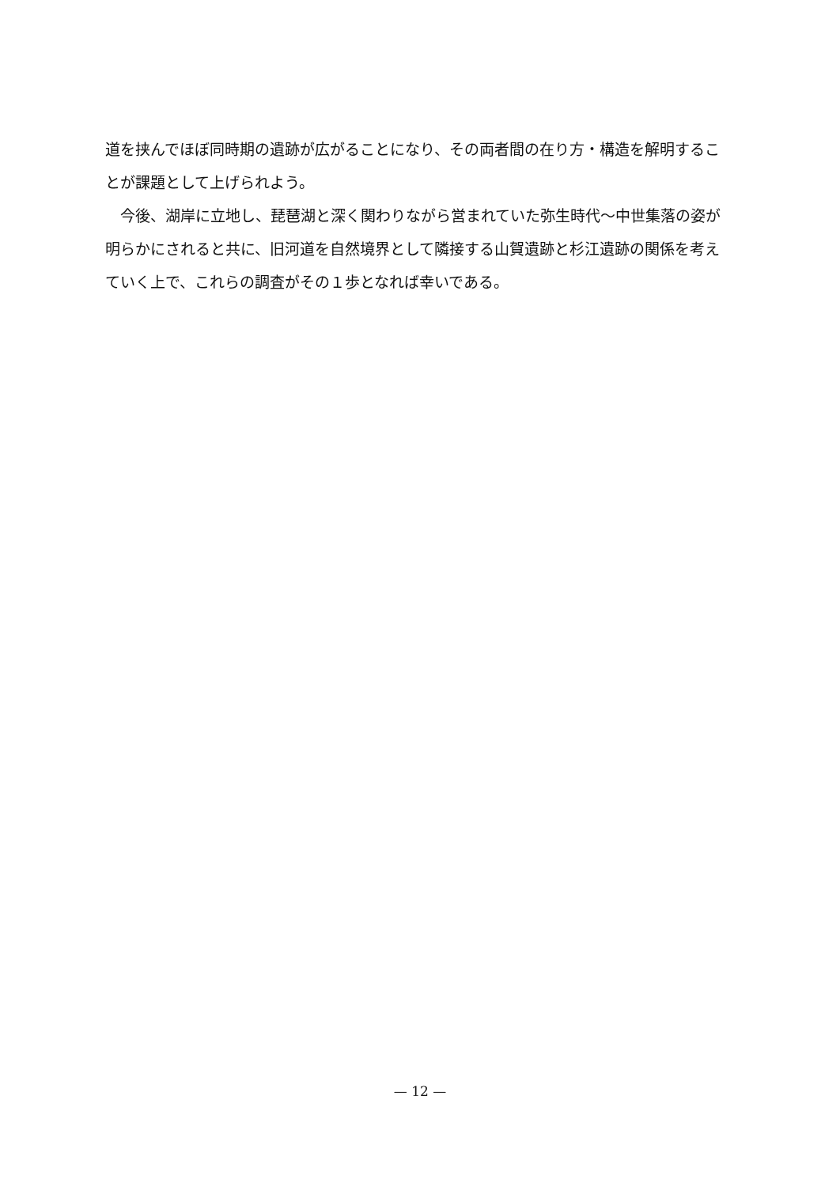道を挟んでほぼ同時期の遺跡が広がることになり、その両者間の在り方・構造を解明することが課題として上げられよう。
　今後、湖岸に立地し、琵琶湖と深く関わりながら営まれていた弥生時代～中世集落の姿が明らかにされると共に、旧河道を自然境界として隣接する山賀遺跡と杉江遺跡の関係を考えていく上で、これらの調査がその１歩となれば幸いである。
— 12 —